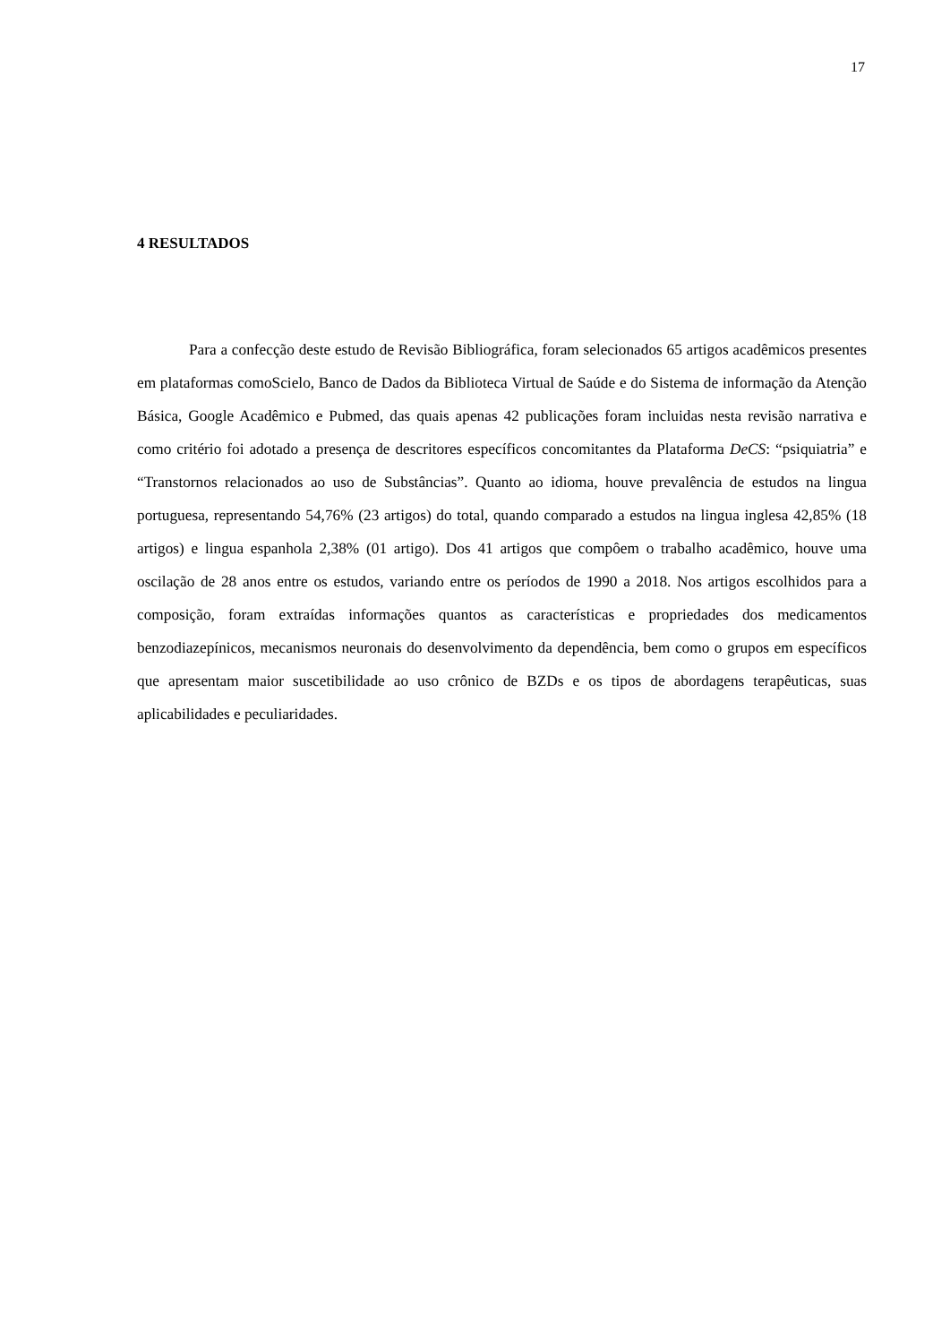17
4 RESULTADOS
Para a confecção deste estudo de Revisão Bibliográfica, foram selecionados 65 artigos acadêmicos presentes em plataformas comoScielo, Banco de Dados da Biblioteca Virtual de Saúde e do Sistema de informação da Atenção Básica, Google Acadêmico e Pubmed, das quais apenas 42 publicações foram incluidas nesta revisão narrativa e como critério foi adotado a presença de descritores específicos concomitantes da Plataforma DeCS: “psiquiatria” e “Transtornos relacionados ao uso de Substâncias”. Quanto ao idioma, houve prevalência de estudos na lingua portuguesa, representando 54,76% (23 artigos) do total, quando comparado a estudos na lingua inglesa 42,85% (18 artigos) e lingua espanhola 2,38% (01 artigo). Dos 41 artigos que compôem o trabalho acadêmico, houve uma oscilação de 28 anos entre os estudos, variando entre os períodos de 1990 a 2018. Nos artigos escolhidos para a composição, foram extraídas informações quantos as características e propriedades dos medicamentos benzodiazepínicos, mecanismos neuronais do desenvolvimento da dependência, bem como o grupos em específicos que apresentam maior suscetibilidade ao uso crônico de BZDs e os tipos de abordagens terapêuticas, suas aplicabilidades e peculiaridades.